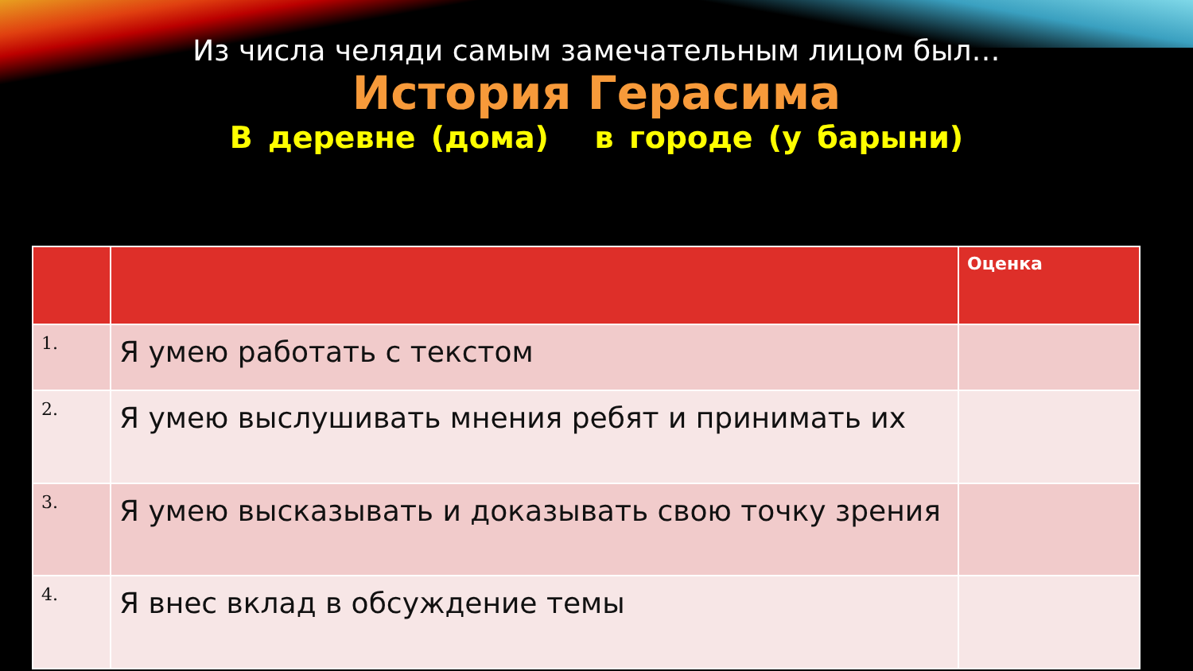Из числа челяди самым замечательным лицом был…
История Герасима
В деревне (дома) в городе (у барыни)
| | | Оценка |
| --- | --- | --- |
| 1. | Я умею работать с текстом | |
| 2. | Я умею выслушивать мнения ребят и принимать их | |
| 3. | Я умею высказывать и доказывать свою точку зрения | |
| 4. | Я внес вклад в обсуждение темы | |